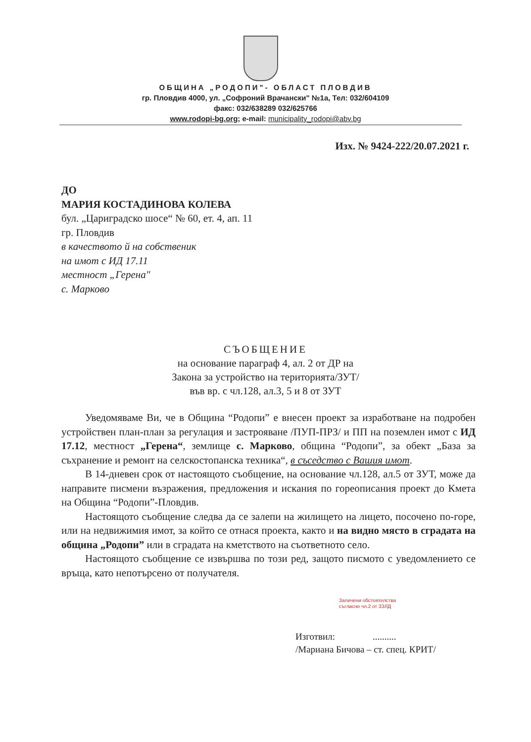ОБЩИНА „РОДОПИ"- ОБЛАСТ ПЛОВДИВ
гр. Пловдив 4000, ул. „Софроний Врачански" №1а, Тел: 032/604109
факс: 032/638289 032/625766
www.rodopi-bg.org; e-mail: municipality_rodopi@abv.bg
Изх. № 9424-222/20.07.2021 г.
ДО
МАРИЯ КОСТАДИНОВА КОЛЕВА
бул. „Цариградско шосе“ № 60, ет. 4, ап. 11
гр. Пловдив
в качеството й на собственик
на имот с ИД 17.11
местност „Герена"
с. Марково
СЪОБЩЕНИЕ
на основание параграф 4, ал. 2 от ДР на
Закона за устройство на територията/ЗУТ/
във вр. с чл.128, ал.3, 5 и 8 от ЗУТ
Уведомяваме Ви, че в Община “Родопи” е внесен проект за изработване на подробен устройствен план-план за регулация и застрояване /ПУП-ПРЗ/ и ПП на поземлен имот с ИД 17.12, местност „Герена“, землище с. Марково, община “Родопи”, за обект „База за съхранение и ремонт на селскостопанска техника“, в съседство с Вашия имот.
В 14-дневен срок от настоящото съобщение, на основание чл.128, ал.5 от ЗУТ, може да направите писмени възражения, предложения и искания по гореописания проект до Кмета на Община “Родопи”-Пловдив.
Настоящото съобщение следва да се залепи на жилището на лицето, посочено по-горе, или на недвижимия имот, за който се отнася проекта, както и на видно място в сградата на община „Родопи” или в сградата на кметството на съответното село.
Настоящото съобщение се извършва по този ред, защото писмото с уведомлението се връща, като непотърсено от получателя.
Заличени обстоятелства
съгласно чл.2 от ЗЗЛД
Изготвил: ..........
/Мариана Бичова – ст. спец. КРИТ/